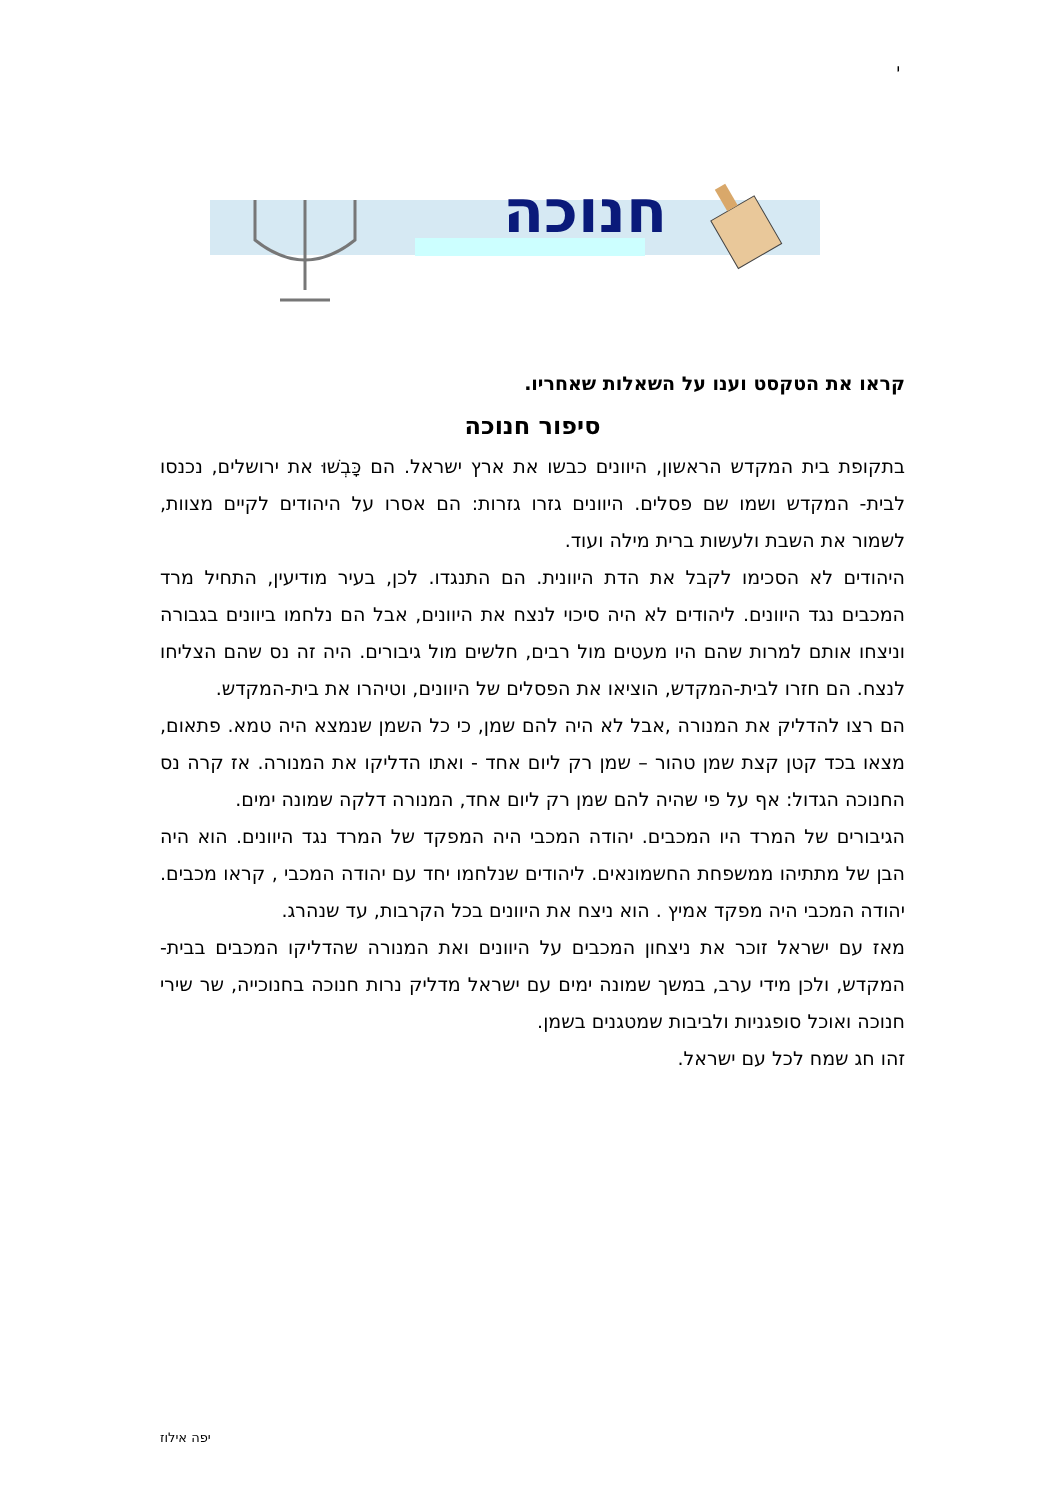י
חנוכה
קראו את הטקסט וענו על השאלות שאחריו.
סיפור חנוכה
בתקופת בית המקדש הראשון, היוונים כבשו את ארץ ישראל. הם כָּבְשׁוּ את ירושלים, נכנסו לבית- המקדש ושמו שם פסלים. היוונים גזרו גזרות: הם אסרו על היהודים לקיים מצוות, לשמור את השבת ולעשות ברית מילה ועוד.
היהודים לא הסכימו לקבל את הדת היוונית. הם התנגדו. לכן, בעיר מודיעין, התחיל מרד המכבים נגד היוונים. ליהודים לא היה סיכוי לנצח את היוונים, אבל הם נלחמו ביוונים בגבורה וניצחו אותם למרות שהם היו מעטים מול רבים, חלשים מול גיבורים. היה זה נס שהם הצליחו לנצח. הם חזרו לבית-המקדש, הוציאו את הפסלים של היוונים, וטיהרו את בית-המקדש.
הם רצו להדליק את המנורה ,אבל לא היה להם שמן, כי כל השמן שנמצא היה טמא. פתאום, מצאו בכד קטן קצת שמן טהור – שמן רק ליום אחד - ואתו הדליקו את המנורה. אז קרה נס החנוכה הגדול: אף על פי שהיה להם שמן רק ליום אחד, המנורה דלקה שמונה ימים.
הגיבורים של המרד היו המכבים. יהודה המכבי היה המפקד של המרד נגד היוונים. הוא היה הבן של מתתיהו ממשפחת החשמונאים. ליהודים שנלחמו יחד עם יהודה המכבי , קראו מכבים. יהודה המכבי היה מפקד אמיץ . הוא ניצח את היוונים בכל הקרבות, עד שנהרג.
מאז עם ישראל זוכר את ניצחון המכבים על היוונים ואת המנורה שהדליקו המכבים בבית- המקדש, ולכן מידי ערב, במשך שמונה ימים עם ישראל מדליק נרות חנוכה בחנוכייה, שר שירי חנוכה ואוכל סופגניות ולביבות שמטגנים בשמן.
זהו חג שמח לכל עם ישראל.
יפה אילוז